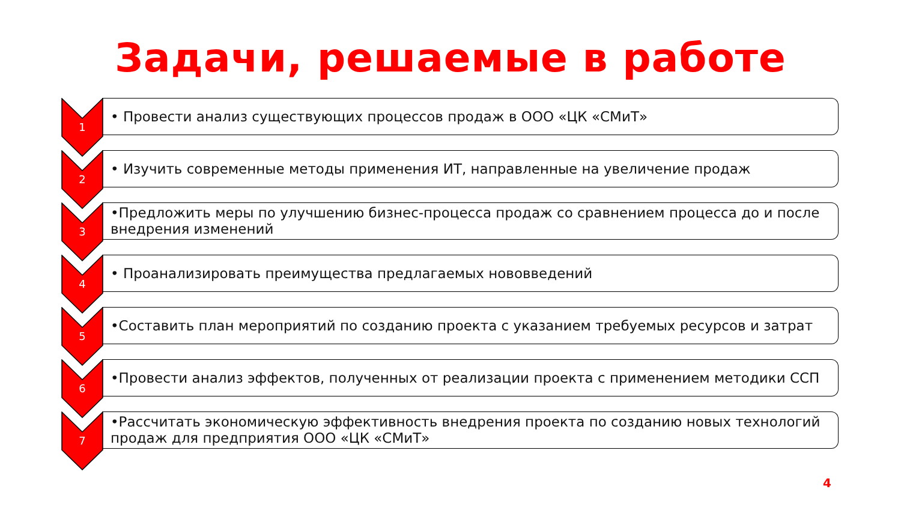Задачи, решаемые в работе
1
• Провести анализ существующих процессов продаж в ООО «ЦК «СМиТ»
2
• Изучить современные методы применения ИТ, направленные на увеличение продаж
3
•Предложить меры по улучшению бизнес-процесса продаж со сравнением процесса до и после внедрения изменений
4
• Проанализировать преимущества предлагаемых нововведений
5
•Составить план мероприятий по созданию проекта с указанием требуемых ресурсов и затрат
6
•Провести анализ эффектов, полученных от реализации проекта с применением методики ССП
7
•Рассчитать экономическую эффективность внедрения проекта по созданию новых технологий продаж для предприятия ООО «ЦК «СМиТ»
4